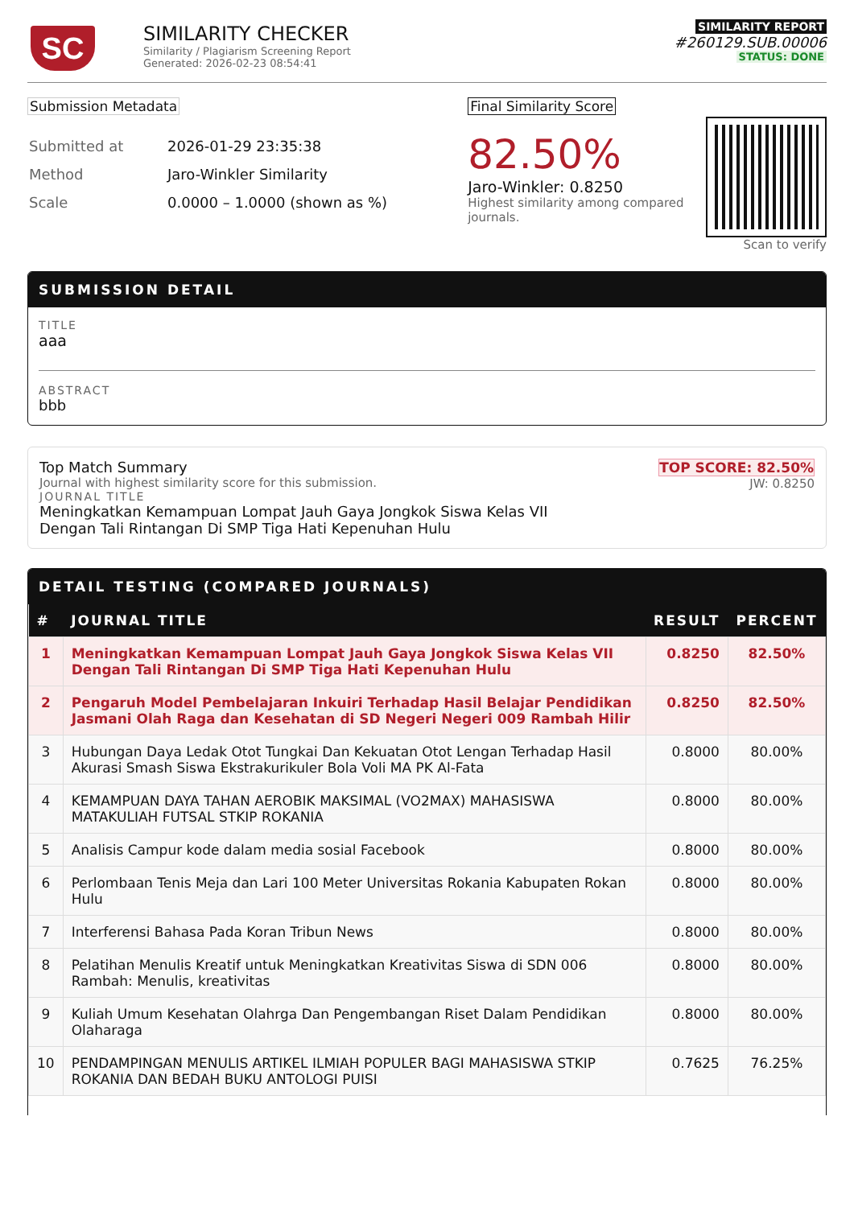SC
SIMILARITY CHECKER
Similarity / Plagiarism Screening Report
Generated: 2026-02-23 08:54:41
SIMILARITY REPORT
#260129.SUB.00006
STATUS: DONE
Submission Metadata
| Submitted at | 2026-01-29 23:35:38 |
| Method | Jaro-Winkler Similarity |
| Scale | 0.0000 – 1.0000 (shown as %) |
Final Similarity Score
82.50%
Jaro-Winkler: 0.8250
Highest similarity among compared journals.
Scan to verify
SUBMISSION DETAIL
TITLE
aaa
ABSTRACT
bbb
Top Match Summary
Journal with highest similarity score for this submission.
JOURNAL TITLE
Meningkatkan Kemampuan Lompat Jauh Gaya Jongkok Siswa Kelas VII Dengan Tali Rintangan Di SMP Tiga Hati Kepenuhan Hulu
TOP SCORE: 82.50%
JW: 0.8250
DETAIL TESTING (COMPARED JOURNALS)
| # | JOURNAL TITLE | RESULT | PERCENT |
| --- | --- | --- | --- |
| 1 | Meningkatkan Kemampuan Lompat Jauh Gaya Jongkok Siswa Kelas VII Dengan Tali Rintangan Di SMP Tiga Hati Kepenuhan Hulu | 0.8250 | 82.50% |
| 2 | Pengaruh Model Pembelajaran Inkuiri Terhadap Hasil Belajar Pendidikan Jasmani Olah Raga dan Kesehatan di SD Negeri Negeri 009 Rambah Hilir | 0.8250 | 82.50% |
| 3 | Hubungan Daya Ledak Otot Tungkai Dan Kekuatan Otot Lengan Terhadap Hasil Akurasi Smash Siswa Ekstrakurikuler Bola Voli MA PK Al-Fata | 0.8000 | 80.00% |
| 4 | KEMAMPUAN DAYA TAHAN AEROBIK MAKSIMAL (VO2MAX) MAHASISWA MATAKULIAH FUTSAL STKIP ROKANIA | 0.8000 | 80.00% |
| 5 | Analisis Campur kode dalam media sosial Facebook | 0.8000 | 80.00% |
| 6 | Perlombaan Tenis Meja dan Lari 100 Meter Universitas Rokania Kabupaten Rokan Hulu | 0.8000 | 80.00% |
| 7 | Interferensi Bahasa Pada Koran Tribun News | 0.8000 | 80.00% |
| 8 | Pelatihan Menulis Kreatif untuk Meningkatkan Kreativitas Siswa di SDN 006 Rambah: Menulis, kreativitas | 0.8000 | 80.00% |
| 9 | Kuliah Umum Kesehatan Olahrga Dan Pengembangan Riset Dalam Pendidikan Olaharaga | 0.8000 | 80.00% |
| 10 | PENDAMPINGAN MENULIS ARTIKEL ILMIAH POPULER BAGI MAHASISWA STKIP ROKANIA DAN BEDAH BUKU ANTOLOGI PUISI | 0.7625 | 76.25% |